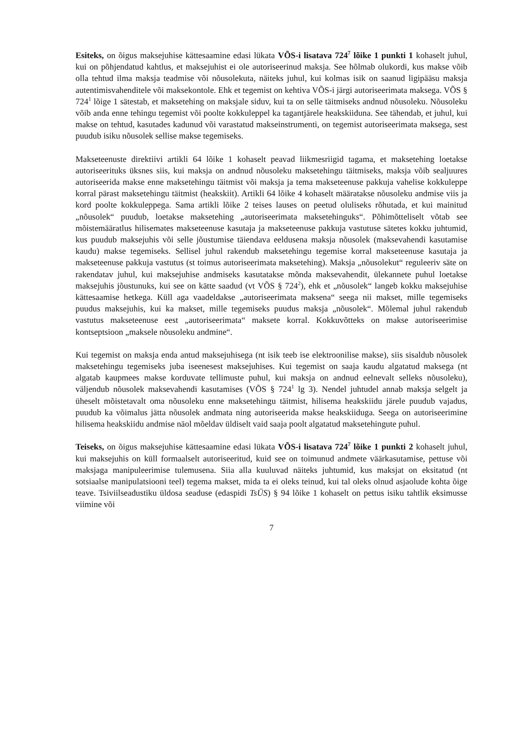Esiteks, on õigus maksejuhise kättesaamine edasi lükata VÕS-i lisatava 724<sup>7</sup> lõike 1 punkti 1 kohaselt juhul, kui on põhjendatud kahtlus, et maksejuhist ei ole autoriseerinud maksja. See hõlmab olukordi, kus makse võib olla tehtud ilma maksja teadmise või nõusolekuta, näiteks juhul, kui kolmas isik on saanud ligipääsu maksja autentimisvahenditele või maksekontole. Ehk et tegemist on kehtiva VÕS-i järgi autoriseerimata maksega. VÕS § 724<sup>1</sup> lõige 1 sätestab, et maksetehing on maksjale siduv, kui ta on selle täitmiseks andnud nõusoleku. Nõusoleku võib anda enne tehingu tegemist või poolte kokkuleppel ka tagantjärele heakskiiduna. See tähendab, et juhul, kui makse on tehtud, kasutades kadunud või varastatud makseinstrumenti, on tegemist autoriseerimata maksega, sest puudub isiku nõusolek sellise makse tegemiseks.
Makseteenuste direktiivi artikli 64 lõike 1 kohaselt peavad liikmesriigid tagama, et maksetehing loetakse autoriseerituks üksnes siis, kui maksja on andnud nõusoleku maksetehingu täitmiseks, maksja võib sealjuures autoriseerida makse enne maksetehingu täitmist või maksja ja tema makseteenuse pakkuja vahelise kokkuleppe korral pärast maksetehingu täitmist (heakskiit). Artikli 64 lõike 4 kohaselt määratakse nõusoleku andmise viis ja kord poolte kokkuleppega. Sama artikli lõike 2 teises lauses on peetud oluliseks rõhutada, et kui mainitud „nõusolek“ puudub, loetakse maksetehing „autoriseerimata maksetehinguks“. Põhimõtteliselt võtab see mõistemääratlus hilisemates makseteenuse kasutaja ja makseteenuse pakkuja vastutuse sätetes kokku juhtumid, kus puudub maksejuhis või selle jõustumise täiendava eeldusena maksja nõusolek (maksevahendi kasutamise kaudu) makse tegemiseks. Sellisel juhul rakendub maksetehingu tegemise korral makseteenuse kasutaja ja makseteenuse pakkuja vastutus (st toimus autoriseerimata maksetehing). Maksja „nõusolekut“ reguleeriv säte on rakendatav juhul, kui maksejuhise andmiseks kasutatakse mõnda maksevahendit, ülekannete puhul loetakse maksejuhis jõustunuks, kui see on kätte saadud (vt VÕS § 724<sup>2</sup>), ehk et „nõusolek“ langeb kokku maksejuhise kättesaamise hetkega. Küll aga vaadeldakse „autoriseerimata maksena“ seega nii makset, mille tegemiseks puudus maksejuhis, kui ka makset, mille tegemiseks puudus maksja „nõusolek“. Mõlemal juhul rakendub vastutus makseteenuse eest „autoriseerimata“ maksete korral. Kokkuvõtteks on makse autoriseerimise kontseptsioon „maksele nõusoleku andmine“.
Kui tegemist on maksja enda antud maksejuhisega (nt isik teeb ise elektroonilise makse), siis sisaldub nõusolek maksetehingu tegemiseks juba iseenesest maksejuhises. Kui tegemist on saaja kaudu algatatud maksega (nt algatab kaupmees makse korduvate tellimuste puhul, kui maksja on andnud eelnevalt selleks nõusoleku), väljendub nõusolek maksevahendi kasutamises (VÕS § 724<sup>1</sup> lg 3). Nendel juhtudel annab maksja selgelt ja üheselt mõistetavalt oma nõusoleku enne maksetehingu täitmist, hilisema heakskiidu järele puudub vajadus, puudub ka võimalus jätta nõusolek andmata ning autoriseerida makse heakskiiduga. Seega on autoriseerimine hilisema heakskiidu andmise näol mõeldav üldiselt vaid saaja poolt algatatud maksetehingute puhul.
Teiseks, on õigus maksejuhise kättesaamine edasi lükata VÕS-i lisatava 724<sup>7</sup> lõike 1 punkti 2 kohaselt juhul, kui maksejuhis on küll formaalselt autoriseeritud, kuid see on toimunud andmete väärkasutamise, pettuse või maksjaga manipuleerimise tulemusena. Siia alla kuuluvad näiteks juhtumid, kus maksjat on eksitatud (nt sotsiaalse manipulatsiooni teel) tegema makset, mida ta ei oleks teinud, kui tal oleks olnud asjaolude kohta õige teave. Tsiviilseadustiku üldosa seaduse (edaspidi TsÜS) § 94 lõike 1 kohaselt on pettus isiku tahtlik eksimusse viimine või
7